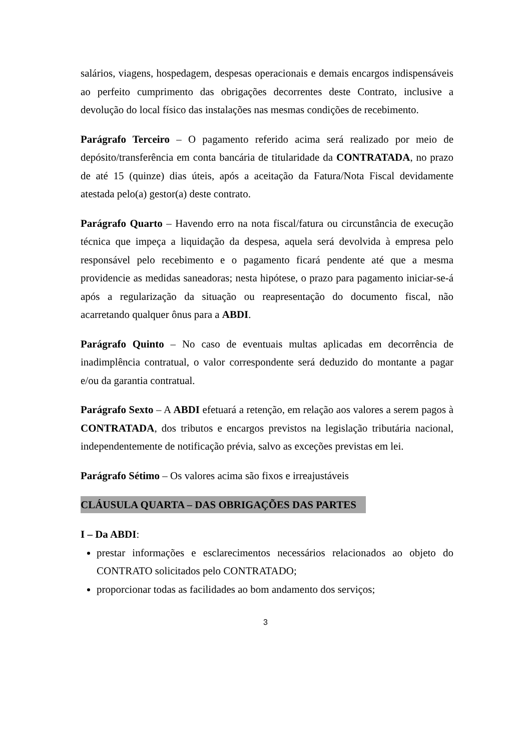salários, viagens, hospedagem, despesas operacionais e demais encargos indispensáveis ao perfeito cumprimento das obrigações decorrentes deste Contrato, inclusive a devolução do local físico das instalações nas mesmas condições de recebimento.
Parágrafo Terceiro – O pagamento referido acima será realizado por meio de depósito/transferência em conta bancária de titularidade da CONTRATADA, no prazo de até 15 (quinze) dias úteis, após a aceitação da Fatura/Nota Fiscal devidamente atestada pelo(a) gestor(a) deste contrato.
Parágrafo Quarto – Havendo erro na nota fiscal/fatura ou circunstância de execução técnica que impeça a liquidação da despesa, aquela será devolvida à empresa pelo responsável pelo recebimento e o pagamento ficará pendente até que a mesma providencie as medidas saneadoras; nesta hipótese, o prazo para pagamento iniciar-se-á após a regularização da situação ou reapresentação do documento fiscal, não acarretando qualquer ônus para a ABDI.
Parágrafo Quinto – No caso de eventuais multas aplicadas em decorrência de inadimplência contratual, o valor correspondente será deduzido do montante a pagar e/ou da garantia contratual.
Parágrafo Sexto – A ABDI efetuará a retenção, em relação aos valores a serem pagos à CONTRATADA, dos tributos e encargos previstos na legislação tributária nacional, independentemente de notificação prévia, salvo as exceções previstas em lei.
Parágrafo Sétimo – Os valores acima são fixos e irreajustáveis
CLÁUSULA QUARTA – DAS OBRIGAÇÕES DAS PARTES
I – Da ABDI:
prestar informações e esclarecimentos necessários relacionados ao objeto do CONTRATO solicitados pelo CONTRATADO;
proporcionar todas as facilidades ao bom andamento dos serviços;
3